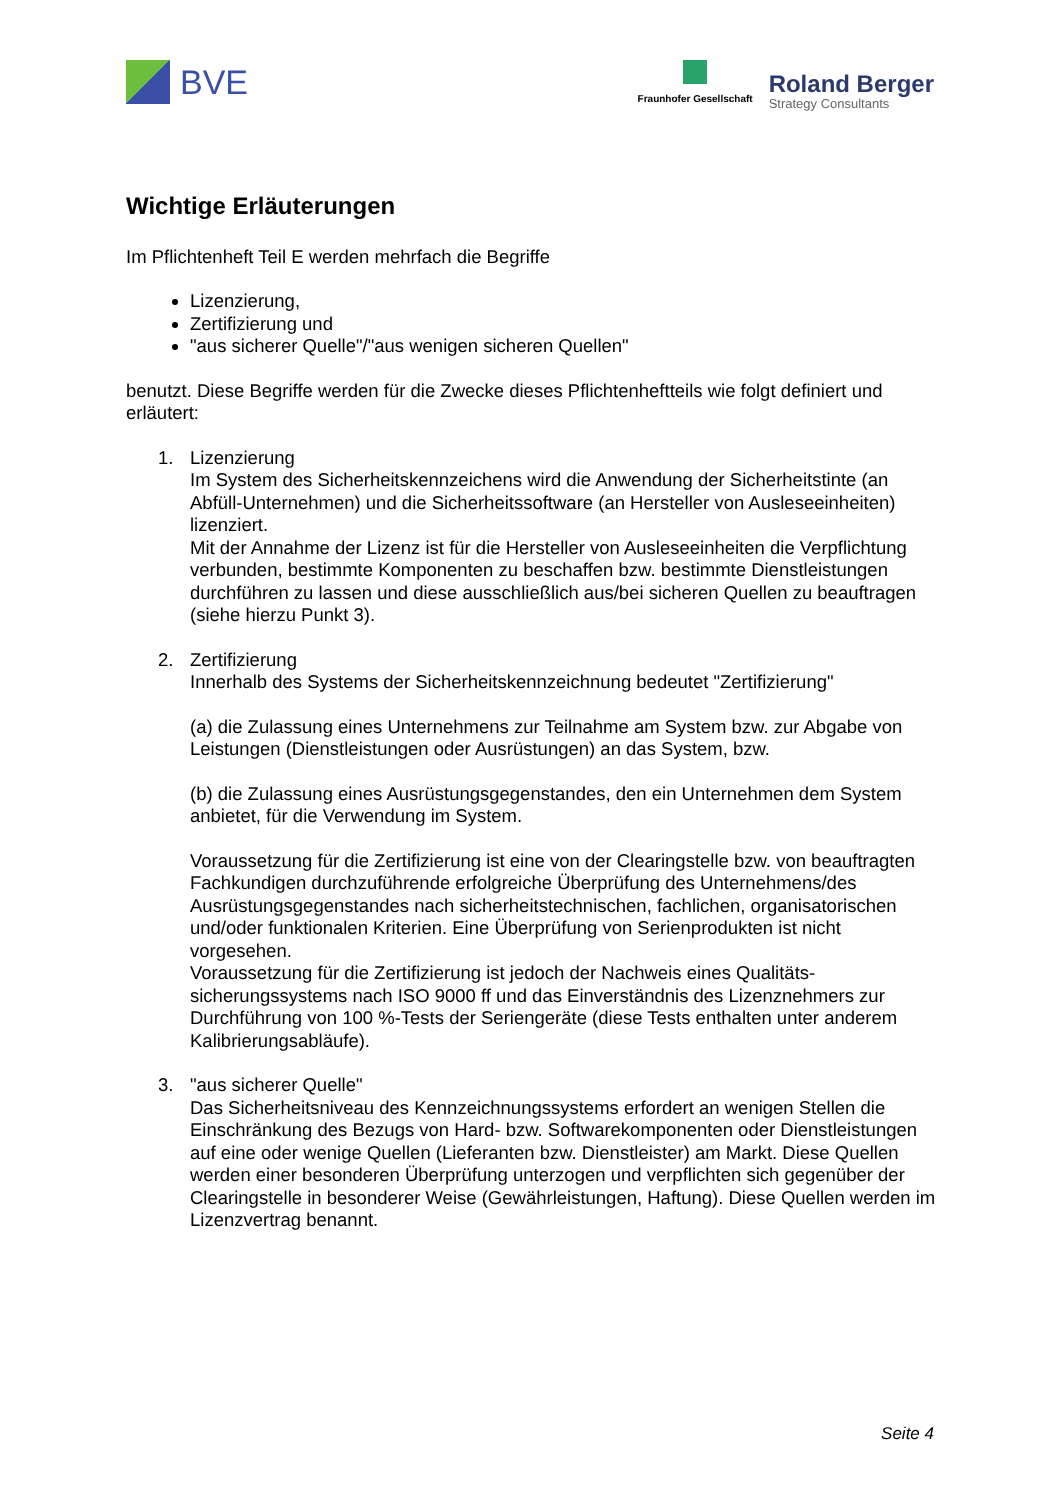BVE
Fraunhofer Gesellschaft
Roland Berger
Strategy Consultants
Wichtige Erläuterungen
Im Pflichtenheft Teil E werden mehrfach die Begriffe
Lizenzierung,
Zertifizierung und
"aus sicherer Quelle"/"aus wenigen sicheren Quellen"
benutzt. Diese Begriffe werden für die Zwecke dieses Pflichtenheftteils wie folgt definiert und erläutert:
1. Lizenzierung
Im System des Sicherheitskennzeichens wird die Anwendung der Sicherheitstinte (an Abfüll-Unternehmen) und die Sicherheitssoftware (an Hersteller von Ausleseeinheiten) lizenziert.
Mit der Annahme der Lizenz ist für die Hersteller von Ausleseeinheiten die Verpflichtung verbunden, bestimmte Komponenten zu beschaffen bzw. bestimmte Dienstleistungen durchführen zu lassen und diese ausschließlich aus/bei sicheren Quellen zu beauftragen (siehe hierzu Punkt 3).
2. Zertifizierung
Innerhalb des Systems der Sicherheitskennzeichnung bedeutet "Zertifizierung"
(a) die Zulassung eines Unternehmens zur Teilnahme am System bzw. zur Abgabe von Leistungen (Dienstleistungen oder Ausrüstungen) an das System, bzw.
(b) die Zulassung eines Ausrüstungsgegenstandes, den ein Unternehmen dem System anbietet, für die Verwendung im System.
Voraussetzung für die Zertifizierung ist eine von der Clearingstelle bzw. von beauftragten Fachkundigen durchzuführende erfolgreiche Überprüfung des Unternehmens/des Ausrüstungsgegenstandes nach sicherheitstechnischen, fachlichen, organisatorischen und/oder funktionalen Kriterien. Eine Überprüfung von Serienprodukten ist nicht vorgesehen.
Voraussetzung für die Zertifizierung ist jedoch der Nachweis eines Qualitäts-sicherungssystems nach ISO 9000 ff und das Einverständnis des Lizenznehmers zur Durchführung von 100 %-Tests der Seriengeräte (diese Tests enthalten unter anderem Kalibrierungsabläufe).
3. "aus sicherer Quelle"
Das Sicherheitsniveau des Kennzeichnungssystems erfordert an wenigen Stellen die Einschränkung des Bezugs von Hard- bzw. Softwarekomponenten oder Dienstleistungen auf eine oder wenige Quellen (Lieferanten bzw. Dienstleister) am Markt. Diese Quellen werden einer besonderen Überprüfung unterzogen und verpflichten sich gegenüber der Clearingstelle in besonderer Weise (Gewährleistungen, Haftung). Diese Quellen werden im Lizenzvertrag benannt.
Seite 4